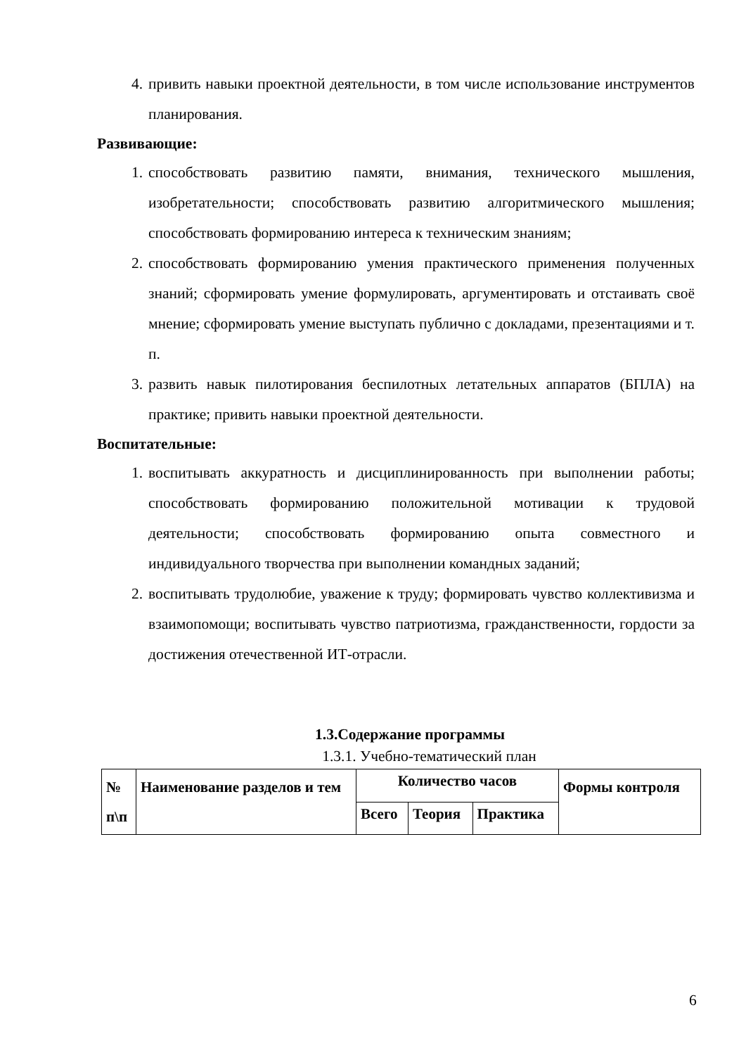4. привить навыки проектной деятельности, в том числе использование инструментов планирования.
Развивающие:
1. способствовать развитию памяти, внимания, технического мышления, изобретательности; способствовать развитию алгоритмического мышления; способствовать формированию интереса к техническим знаниям;
2. способствовать формированию умения практического применения полученных знаний; сформировать умение формулировать, аргументировать и отстаивать своё мнение; сформировать умение выступать публично с докладами, презентациями и т. п.
3. развить навык пилотирования беспилотных летательных аппаратов (БПЛА) на практике; привить навыки проектной деятельности.
Воспитательные:
1. воспитывать аккуратность и дисциплинированность при выполнении работы; способствовать формированию положительной мотивации к трудовой деятельности; способствовать формированию опыта совместного и индивидуального творчества при выполнении командных заданий;
2. воспитывать трудолюбие, уважение к труду; формировать чувство коллективизма и взаимопомощи; воспитывать чувство патриотизма, гражданственности, гордости за достижения отечественной ИТ-отрасли.
1.3.Содержание программы
1.3.1. Учебно-тематический план
| № п\п | Наименование разделов и тем | Количество часов | | | Формы контроля |
| --- | --- | --- | --- | --- | --- |
| | | Всего | Теория | Практика | |
6